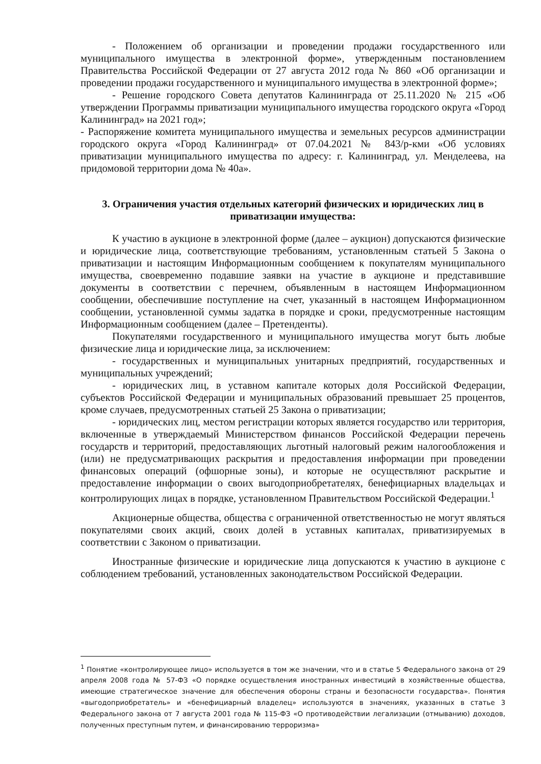- Положением об организации и проведении продажи государственного или муниципального имущества в электронной форме», утвержденным постановлением Правительства Российской Федерации от 27 августа 2012 года № 860 «Об организации и проведении продажи государственного и муниципального имущества в электронной форме»;
- Решение городского Совета депутатов Калининграда от 25.11.2020 № 215 «Об утверждении Программы приватизации муниципального имущества городского округа «Город Калининград» на 2021 год»;
- Распоряжение комитета муниципального имущества и земельных ресурсов администрации городского округа «Город Калининград» от 07.04.2021 № 843/р-кми «Об условиях приватизации муниципального имущества по адресу: г. Калининград, ул. Менделеева, на придомовой территории дома № 40а».
3. Ограничения участия отдельных категорий физических и юридических лиц в приватизации имущества:
К участию в аукционе в электронной форме (далее – аукцион) допускаются физические и юридические лица, соответствующие требованиям, установленным статьей 5 Закона о приватизации и настоящим Информационным сообщением к покупателям муниципального имущества, своевременно подавшие заявки на участие в аукционе и представившие документы в соответствии с перечнем, объявленным в настоящем Информационном сообщении, обеспечившие поступление на счет, указанный в настоящем Информационном сообщении, установленной суммы задатка в порядке и сроки, предусмотренные настоящим Информационным сообщением (далее – Претенденты).
Покупателями государственного и муниципального имущества могут быть любые физические лица и юридические лица, за исключением:
- государственных и муниципальных унитарных предприятий, государственных и муниципальных учреждений;
- юридических лиц, в уставном капитале которых доля Российской Федерации, субъектов Российской Федерации и муниципальных образований превышает 25 процентов, кроме случаев, предусмотренных статьей 25 Закона о приватизации;
- юридических лиц, местом регистрации которых является государство или территория, включенные в утверждаемый Министерством финансов Российской Федерации перечень государств и территорий, предоставляющих льготный налоговый режим налогообложения и (или) не предусматривающих раскрытия и предоставления информации при проведении финансовых операций (офшорные зоны), и которые не осуществляют раскрытие и предоставление информации о своих выгодоприобретателях, бенефициарных владельцах и контролирующих лицах в порядке, установленном Правительством Российской Федерации.<sup>1</sup>
Акционерные общества, общества с ограниченной ответственностью не могут являться покупателями своих акций, своих долей в уставных капиталах, приватизируемых в соответствии с Законом о приватизации.
Иностранные физические и юридические лица допускаются к участию в аукционе с соблюдением требований, установленных законодательством Российской Федерации.
<sup>1</sup> Понятие «контролирующее лицо» используется в том же значении, что и в статье 5 Федерального закона от 29 апреля 2008 года № 57-ФЗ «О порядке осуществления иностранных инвестиций в хозяйственные общества, имеющие стратегическое значение для обеспечения обороны страны и безопасности государства». Понятия «выгодоприобретатель» и «бенефициарный владелец» используются в значениях, указанных в статье 3 Федерального закона от 7 августа 2001 года № 115-ФЗ «О противодействии легализации (отмыванию) доходов, полученных преступным путем, и финансированию терроризма»